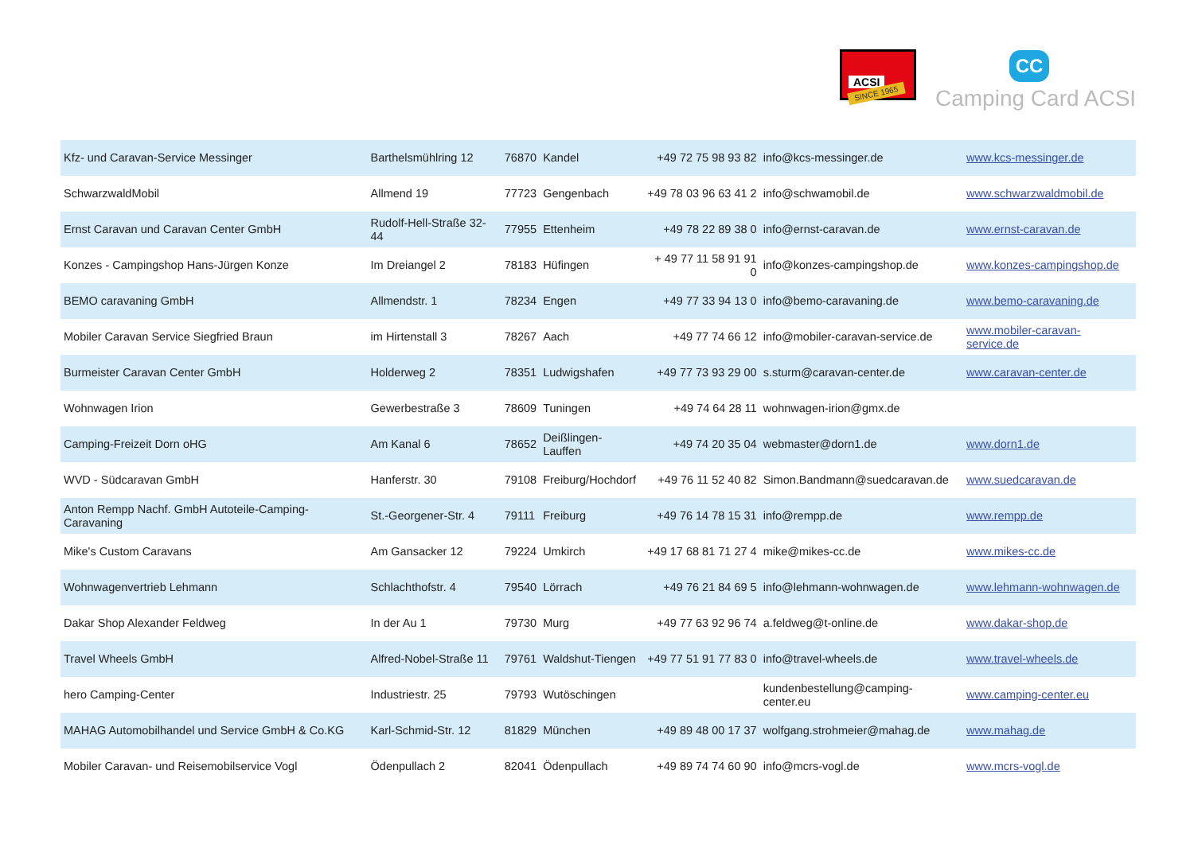ACSI
SINCE 1965
CC
Camping Card ACSI
| Kfz- und Caravan-Service Messinger | Barthelsmühlring 12 | 76870 | Kandel | +49 72 75 98 93 82 | info@kcs-messinger.de | www.kcs-messinger.de |
| SchwarzwaldMobil | Allmend 19 | 77723 | Gengenbach | +49 78 03 96 63 41 2 | info@schwamobil.de | www.schwarzwaldmobil.de |
| Ernst Caravan und Caravan Center GmbH | Rudolf-Hell-Straße 32-44 | 77955 | Ettenheim | +49 78 22 89 38 0 | info@ernst-caravan.de | www.ernst-caravan.de |
| Konzes - Campingshop Hans-Jürgen Konze | Im Dreiangel 2 | 78183 | Hüfingen | + 49 77 11 58 91 91 0 | info@konzes-campingshop.de | www.konzes-campingshop.de |
| BEMO caravaning GmbH | Allmendstr. 1 | 78234 | Engen | +49 77 33 94 13 0 | info@bemo-caravaning.de | www.bemo-caravaning.de |
| Mobiler Caravan Service Siegfried Braun | im Hirtenstall 3 | 78267 | Aach | +49 77 74 66 12 | info@mobiler-caravan-service.de | www.mobiler-caravan-service.de |
| Burmeister Caravan Center GmbH | Holderweg 2 | 78351 | Ludwigshafen | +49 77 73 93 29 00 | s.sturm@caravan-center.de | www.caravan-center.de |
| Wohnwagen Irion | Gewerbestraße 3 | 78609 | Tuningen | +49 74 64 28 11 | wohnwagen-irion@gmx.de | |
| Camping-Freizeit Dorn oHG | Am Kanal 6 | 78652 | Deißlingen-Lauffen | +49 74 20 35 04 | webmaster@dorn1.de | www.dorn1.de |
| WVD - Südcaravan GmbH | Hanferstr. 30 | 79108 | Freiburg/Hochdorf | +49 76 11 52 40 82 | Simon.Bandmann@suedcaravan.de | www.suedcaravan.de |
| Anton Rempp Nachf. GmbH Autoteile-Camping-Caravaning | St.-Georgener-Str. 4 | 79111 | Freiburg | +49 76 14 78 15 31 | info@rempp.de | www.rempp.de |
| Mike's Custom Caravans | Am Gansacker 12 | 79224 | Umkirch | +49 17 68 81 71 27 4 | mike@mikes-cc.de | www.mikes-cc.de |
| Wohnwagenvertrieb Lehmann | Schlachthofstr. 4 | 79540 | Lörrach | +49 76 21 84 69 5 | info@lehmann-wohnwagen.de | www.lehmann-wohnwagen.de |
| Dakar Shop Alexander Feldweg | In der Au 1 | 79730 | Murg | +49 77 63 92 96 74 | a.feldweg@t-online.de | www.dakar-shop.de |
| Travel Wheels GmbH | Alfred-Nobel-Straße 11 | 79761 | Waldshut-Tiengen | +49 77 51 91 77 83 0 | info@travel-wheels.de | www.travel-wheels.de |
| hero Camping-Center | Industriestr. 25 | 79793 | Wutöschingen | | kundenbestellung@camping-center.eu | www.camping-center.eu |
| MAHAG Automobilhandel und Service GmbH & Co.KG | Karl-Schmid-Str. 12 | 81829 | München | +49 89 48 00 17 37 | wolfgang.strohmeier@mahag.de | www.mahag.de |
| Mobiler Caravan- und Reisemobilservice Vogl | Ödenpullach 2 | 82041 | Ödenpullach | +49 89 74 74 60 90 | info@mcrs-vogl.de | www.mcrs-vogl.de |